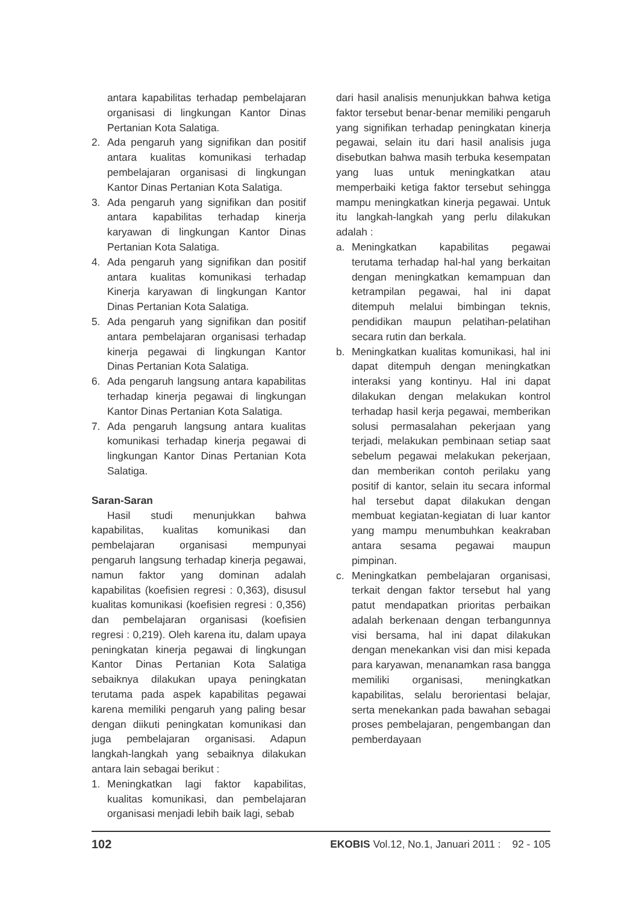antara kapabilitas terhadap pembelajaran organisasi di lingkungan Kantor Dinas Pertanian Kota Salatiga.
2. Ada pengaruh yang signifikan dan positif antara kualitas komunikasi terhadap pembelajaran organisasi di lingkungan Kantor Dinas Pertanian Kota Salatiga.
3. Ada pengaruh yang signifikan dan positif antara kapabilitas terhadap kinerja karyawan di lingkungan Kantor Dinas Pertanian Kota Salatiga.
4. Ada pengaruh yang signifikan dan positif antara kualitas komunikasi terhadap Kinerja karyawan di lingkungan Kantor Dinas Pertanian Kota Salatiga.
5. Ada pengaruh yang signifikan dan positif antara pembelajaran organisasi terhadap kinerja pegawai di lingkungan Kantor Dinas Pertanian Kota Salatiga.
6. Ada pengaruh langsung antara kapabilitas terhadap kinerja pegawai di lingkungan Kantor Dinas Pertanian Kota Salatiga.
7. Ada pengaruh langsung antara kualitas komunikasi terhadap kinerja pegawai di lingkungan Kantor Dinas Pertanian Kota Salatiga.
Saran-Saran
Hasil studi menunjukkan bahwa kapabilitas, kualitas komunikasi dan pembelajaran organisasi mempunyai pengaruh langsung terhadap kinerja pegawai, namun faktor yang dominan adalah kapabilitas (koefisien regresi : 0,363), disusul kualitas komunikasi (koefisien regresi : 0,356) dan pembelajaran organisasi (koefisien regresi : 0,219). Oleh karena itu, dalam upaya peningkatan kinerja pegawai di lingkungan Kantor Dinas Pertanian Kota Salatiga sebaiknya dilakukan upaya peningkatan terutama pada aspek kapabilitas pegawai karena memiliki pengaruh yang paling besar dengan diikuti peningkatan komunikasi dan juga pembelajaran organisasi. Adapun langkah-langkah yang sebaiknya dilakukan antara lain sebagai berikut :
1. Meningkatkan lagi faktor kapabilitas, kualitas komunikasi, dan pembelajaran organisasi menjadi lebih baik lagi, sebab
dari hasil analisis menunjukkan bahwa ketiga faktor tersebut benar-benar memiliki pengaruh yang signifikan terhadap peningkatan kinerja pegawai, selain itu dari hasil analisis juga disebutkan bahwa masih terbuka kesempatan yang luas untuk meningkatkan atau memperbaiki ketiga faktor tersebut sehingga mampu meningkatkan kinerja pegawai. Untuk itu langkah-langkah yang perlu dilakukan adalah :
a. Meningkatkan kapabilitas pegawai terutama terhadap hal-hal yang berkaitan dengan meningkatkan kemampuan dan ketrampilan pegawai, hal ini dapat ditempuh melalui bimbingan teknis, pendidikan maupun pelatihan-pelatihan secara rutin dan berkala.
b. Meningkatkan kualitas komunikasi, hal ini dapat ditempuh dengan meningkatkan interaksi yang kontinyu. Hal ini dapat dilakukan dengan melakukan kontrol terhadap hasil kerja pegawai, memberikan solusi permasalahan pekerjaan yang terjadi, melakukan pembinaan setiap saat sebelum pegawai melakukan pekerjaan, dan memberikan contoh perilaku yang positif di kantor, selain itu secara informal hal tersebut dapat dilakukan dengan membuat kegiatan-kegiatan di luar kantor yang mampu menumbuhkan keakraban antara sesama pegawai maupun pimpinan.
c. Meningkatkan pembelajaran organisasi, terkait dengan faktor tersebut hal yang patut mendapatkan prioritas perbaikan adalah berkenaan dengan terbangunnya visi bersama, hal ini dapat dilakukan dengan menekankan visi dan misi kepada para karyawan, menanamkan rasa bangga memiliki organisasi, meningkatkan kapabilitas, selalu berorientasi belajar, serta menekankan pada bawahan sebagai proses pembelajaran, pengembangan dan pemberdayaan
102 EKOBIS Vol.12, No.1, Januari 2011 : 92 - 105